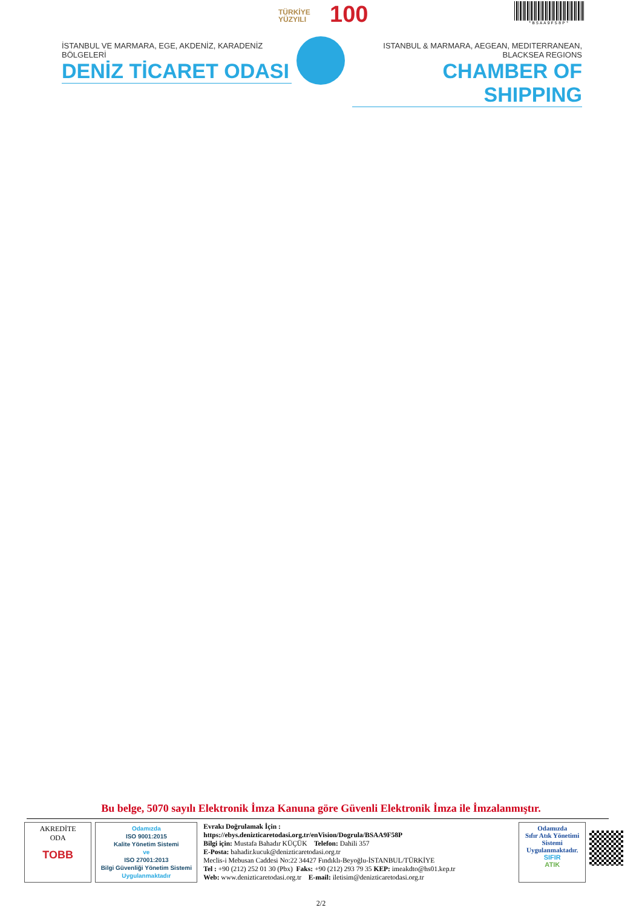TÜRKİYE
YÜZYILI
100 *BSAA9F58P*
İSTANBUL VE MARMARA, EGE, AKDENİZ, KARADENİZ BÖLGELERİ
DENİZ TİCARET ODASI
ISTANBUL & MARMARA, AEGEAN, MEDITERRANEAN, BLACKSEA REGIONS
CHAMBER OF SHIPPING
Bu belge, 5070 sayılı Elektronik İmza Kanuna göre Güvenli Elektronik İmza ile İmzalanmıştır.
AKREDİTE
ODA
TOBB
Odamızda
ISO 9001:2015
Kalite Yönetim Sistemi
ve
ISO 27001:2013
Bilgi Güvenliği Yönetim Sistemi
Uygulanmaktadır
Evrakı Doğrulamak İçin :
https://ebys.denizticaretodasi.org.tr/enVision/Dogrula/BSAA9F58P
Bilgi için: Mustafa Bahadır KÜÇÜK Telefon: Dahili 357
E-Posta: bahadir.kucuk@denizticaretodasi.org.tr
Meclis-i Mebusan Caddesi No:22 34427 Fındıklı-Beyoğlu-İSTANBUL/TÜRKİYE
Tel : +90 (212) 252 01 30 (Pbx) Faks: +90 (212) 293 79 35 KEP: imeakdto@hs01.kep.tr
Web: www.denizticaretodasi.org.tr E-mail: iletisim@denizticaretodasi.org.tr
Odamızda
Sıfır Atık Yönetimi
Sistemi
Uygulanmaktadır.
SIFIR
ATIK
2/2